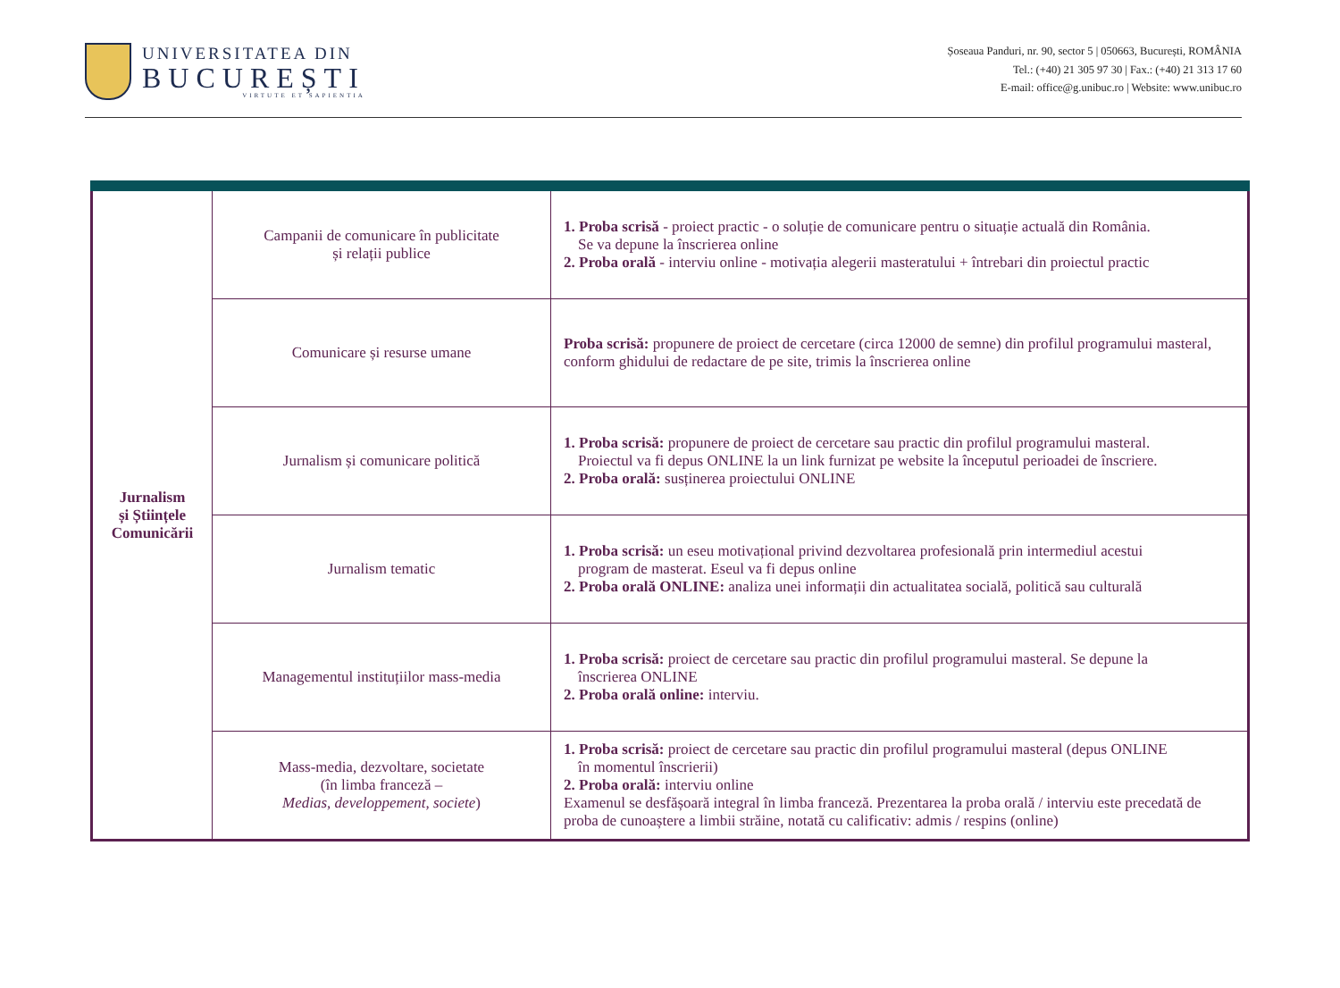UNIVERSITATEA DIN
BUCUREȘTI
VIRTUTE ET SAPIENTIA
Șoseaua Panduri, nr. 90, sector 5 | 050663, București, ROMÂNIA
Tel.: (+40) 21 305 97 30 | Fax.: (+40) 21 313 17 60
E-mail: office@g.unibuc.ro | Website: www.unibuc.ro
| Jurnalism și Științele Comunicării | Campanii de comunicare în publicitate și relații publice | 1. Proba scrisă - proiect practic - o soluție de comunicare pentru o situație actuală din România. Se va depune la înscrierea online 2. Proba orală - interviu online - motivația alegerii masteratului + întrebari din proiectul practic |
| | Comunicare și resurse umane | Proba scrisă: propunere de proiect de cercetare (circa 12000 de semne) din profilul programului masteral, conform ghidului de redactare de pe site, trimis la înscrierea online |
| | Jurnalism și comunicare politică | 1. Proba scrisă: propunere de proiect de cercetare sau practic din profilul programului masteral. Proiectul va fi depus ONLINE la un link furnizat pe website la începutul perioadei de înscriere. 2. Proba orală: susținerea proiectului ONLINE |
| | Jurnalism tematic | 1. Proba scrisă: un eseu motivațional privind dezvoltarea profesională prin intermediul acestui program de masterat. Eseul va fi depus online 2. Proba orală ONLINE: analiza unei informații din actualitatea socială, politică sau culturală |
| | Managementul instituțiilor mass-media | 1. Proba scrisă: proiect de cercetare sau practic din profilul programului masteral. Se depune la înscrierea ONLINE 2. Proba orală online: interviu. |
| | Mass-media, dezvoltare, societate (în limba franceză – Medias, developpement, societe ) | 1. Proba scrisă: proiect de cercetare sau practic din profilul programului masteral (depus ONLINE în momentul înscrierii) 2. Proba orală: interviu online Examenul se desfășoară integral în limba franceză. Prezentarea la proba orală / interviu este precedată de proba de cunoaștere a limbii străine, notată cu calificativ: admis / respins (online) |